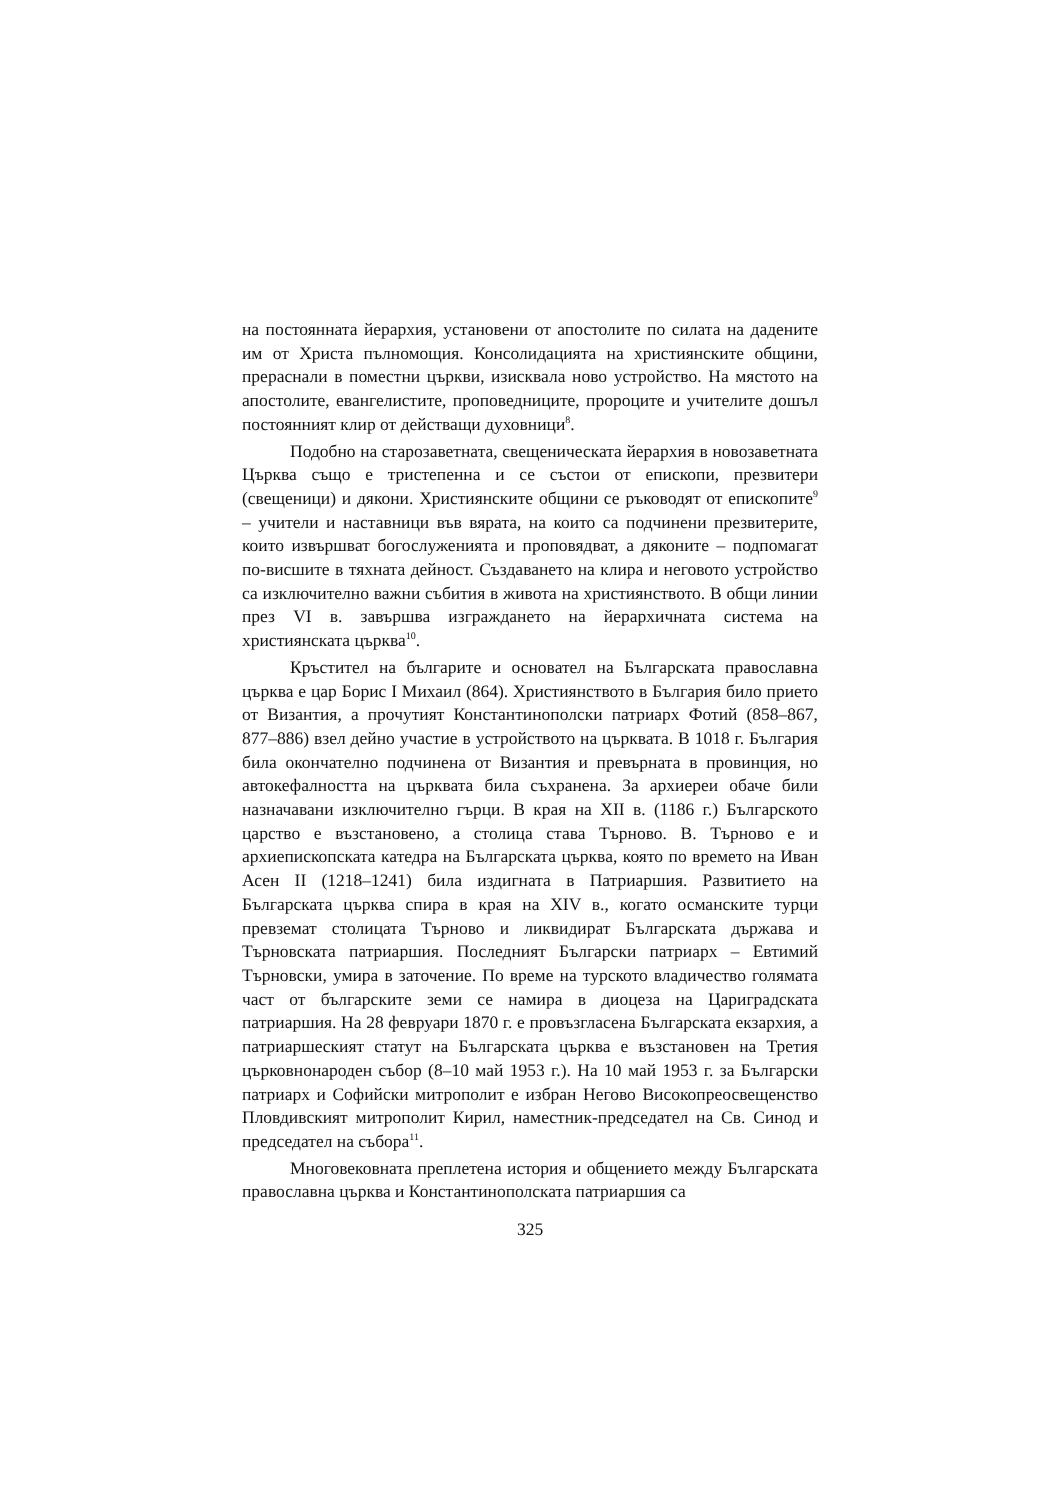на постоянната йерархия, установени от апостолите по силата на дадените им от Христа пълномощия. Консолидацията на християнските общини, прераснали в поместни църкви, изисквала ново устройство. На мястото на апостолите, евангелистите, проповедниците, пророците и учителите дошъл постоянният клир от действащи духовници<sup>8</sup>.
Подобно на старозаветната, свещеническата йерархия в новозаветната Църква също е тристепенна и се състои от епископи, презвитери (свещеници) и дякони. Християнските общини се ръководят от епископите<sup>9</sup> – учители и наставници във вярата, на които са подчинени презвитерите, които извършват богослуженията и проповядват, а дяконите – подпомагат по-висшите в тяхната дейност. Създаването на клира и неговото устройство са изключително важни събития в живота на християнството. В общи линии през VI в. завършва изграждането на йерархичната система на християнската църква<sup>10</sup>.
Кръстител на българите и основател на Българската православна църква е цар Борис I Михаил (864). Християнството в България било прието от Византия, а прочутият Константинополски патриарх Фотий (858–867, 877–886) взел дейно участие в устройството на църквата. В 1018 г. България била окончателно подчинена от Византия и превърната в провинция, но автокефалността на църквата била съхранена. За архиереи обаче били назначавани изключително гърци. В края на XII в. (1186 г.) Българското царство е възстановено, а столица става Търново. В. Търново е и архиепископската катедра на Българската църква, която по времето на Иван Асен II (1218–1241) била издигната в Патриаршия. Развитието на Българската църква спира в края на XIV в., когато османските турци превземат столицата Търново и ликвидират Българската държава и Търновската патриаршия. Последният Български патриарх – Евтимий Търновски, умира в заточение. По време на турското владичество голямата част от българските земи се намира в диоцеза на Цариградската патриаршия. На 28 февруари 1870 г. е провъзгласена Българската екзархия, а патриаршеският статут на Българската църква е възстановен на Третия църковнонароден събор (8–10 май 1953 г.). На 10 май 1953 г. за Български патриарх и Софийски митрополит е избран Негово Високопреосвещенство Пловдивският митрополит Кирил, наместник-председател на Св. Синод и председател на събора<sup>11</sup>.
Многовековната преплетена история и общението между Българската православна църква и Константинополската патриаршия са
325